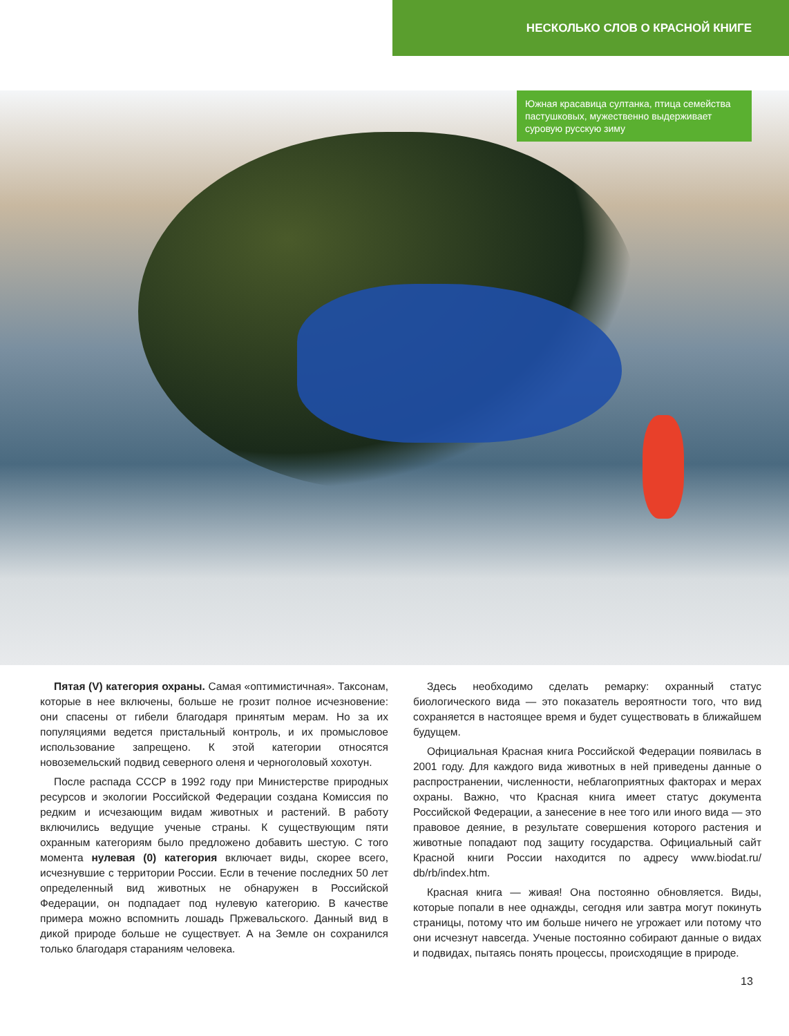НЕСКОЛЬКО СЛОВ О КРАСНОЙ КНИГЕ
Южная красавица султанка, птица семейства пастушковых, мужественно выдерживает суровую русскую зиму
Пятая (V) категория охраны. Самая «оптимистичная». Таксонам, которые в нее включены, больше не грозит полное исчезновение: они спасены от гибели благодаря принятым мерам. Но за их популяциями ведется пристальный контроль, и их промысловое использование запрещено. К этой категории относятся новоземельский подвид северного оленя и черноголовый хохотун.
После распада СССР в 1992 году при Министерстве природных ресурсов и экологии Российской Федерации создана Комиссия по редким и исчезающим видам животных и растений. В работу включились ведущие ученые страны. К существующим пяти охранным категориям было предложено добавить шестую. С того момента нулевая (0) категория включает виды, скорее всего, исчезнувшие с территории России. Если в течение последних 50 лет определенный вид животных не обнаружен в Российской Федерации, он подпадает под нулевую категорию. В качестве примера можно вспомнить лошадь Пржевальского. Данный вид в дикой природе больше не существует. А на Земле он сохранился только благодаря стараниям человека.
Здесь необходимо сделать ремарку: охранный статус биологического вида — это показатель вероятности того, что вид сохраняется в настоящее время и будет существовать в ближайшем будущем.
Официальная Красная книга Российской Федерации появилась в 2001 году. Для каждого вида животных в ней приведены данные о распространении, численности, неблагоприятных факторах и мерах охраны. Важно, что Красная книга имеет статус документа Российской Федерации, а занесение в нее того или иного вида — это правовое деяние, в результате совершения которого растения и животные попадают под защиту государства. Официальный сайт Красной книги России находится по адресу www.biodat.ru/ db/rb/index.htm.
Красная книга — живая! Она постоянно обновляется. Виды, которые попали в нее однажды, сегодня или завтра могут покинуть страницы, потому что им больше ничего не угрожает или потому что они исчезнут навсегда. Ученые постоянно собирают данные о видах и подвидах, пытаясь понять процессы, происходящие в природе.
13